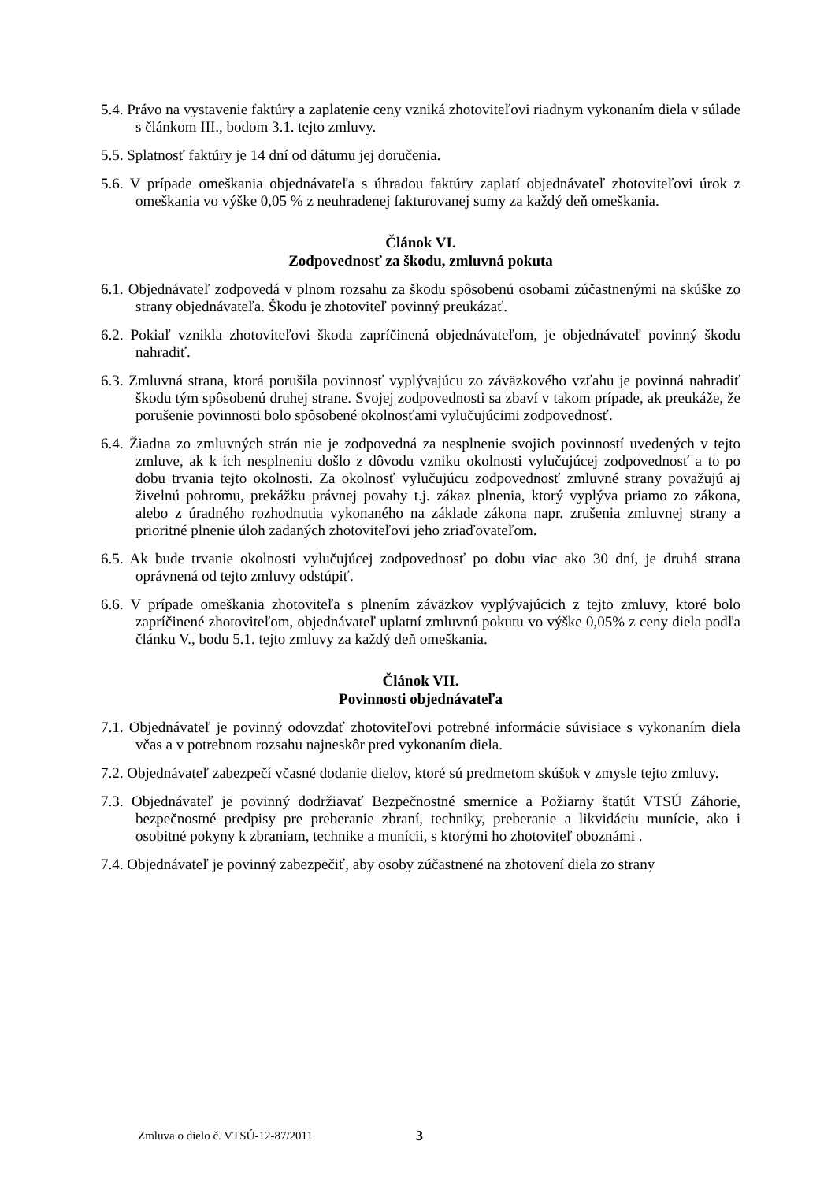5.4. Právo na vystavenie faktúry a zaplatenie ceny vzniká zhotoviteľovi riadnym vykonaním diela v súlade s článkom III., bodom 3.1. tejto zmluvy.
5.5. Splatnosť faktúry je 14 dní od dátumu jej doručenia.
5.6. V prípade omeškania objednávateľa s úhradou faktúry zaplatí objednávateľ zhotoviteľovi úrok z omeškania vo výške 0,05 % z neuhradenej fakturovanej sumy za každý deň omeškania.
Článok VI.
Zodpovednosť za škodu, zmluvná pokuta
6.1. Objednávateľ zodpovedá v plnom rozsahu za škodu spôsobenú osobami zúčastnenými na skúške zo strany objednávateľa. Škodu je zhotoviteľ povinný preukázať.
6.2. Pokiaľ vznikla zhotoviteľovi škoda zapríčinená objednávateľom, je objednávateľ povinný škodu nahradiť.
6.3. Zmluvná strana, ktorá porušila povinnosť vyplývajúcu zo záväzkového vzťahu je povinná nahradiť škodu tým spôsobenú druhej strane. Svojej zodpovednosti sa zbaví v takom prípade, ak preukáže, že porušenie povinnosti bolo spôsobené okolnosťami vylučujúcimi zodpovednosť.
6.4. Žiadna zo zmluvných strán nie je zodpovedná za nesplnenie svojich povinností uvedených v tejto zmluve, ak k ich nesplneniu došlo z dôvodu vzniku okolnosti vylučujúcej zodpovednosť a to po dobu trvania tejto okolnosti. Za okolnosť vylučujúcu zodpovednosť zmluvné strany považujú aj živelnú pohromu, prekážku právnej povahy t.j. zákaz plnenia, ktorý vyplýva priamo zo zákona, alebo z úradného rozhodnutia vykonaného na základe zákona napr. zrušenia zmluvnej strany a prioritné plnenie úloh zadaných zhotoviteľovi jeho zriaďovateľom.
6.5. Ak bude trvanie okolnosti vylučujúcej zodpovednosť po dobu viac ako 30 dní, je druhá strana oprávnená od tejto zmluvy odstúpiť.
6.6. V prípade omeškania zhotoviteľa s plnením záväzkov vyplývajúcich z tejto zmluvy, ktoré bolo zapríčinené zhotoviteľom, objednávateľ uplatní zmluvnú pokutu vo výške 0,05% z ceny diela podľa článku V., bodu 5.1. tejto zmluvy za každý deň omeškania.
Článok VII.
Povinnosti objednávateľa
7.1. Objednávateľ je povinný odovzdať zhotoviteľovi potrebné informácie súvisiace s vykonaním diela včas a v potrebnom rozsahu najneskôr pred vykonaním diela.
7.2. Objednávateľ zabezpečí včasné dodanie dielov, ktoré sú predmetom skúšok v zmysle tejto zmluvy.
7.3. Objednávateľ je povinný dodržiavať Bezpečnostné smernice a Požiarny štatút VTSÚ Záhorie, bezpečnostné predpisy pre preberanie zbraní, techniky, preberanie a likvidáciu munície, ako i osobitné pokyny k zbraniam, technike a munícii, s ktorými ho zhotoviteľ oboznámi .
7.4. Objednávateľ je povinný zabezpečiť, aby osoby zúčastnené na zhotovení diela zo strany
Zmluva o dielo č. VTSÚ-12-87/2011
3